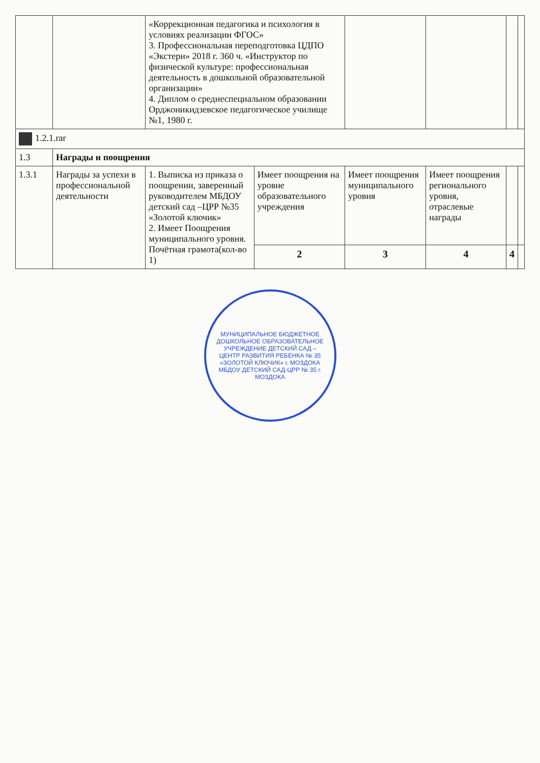| | | «Коррекционная педагогика и психология в условиях реализации ФГОС» 3. Профессиональная переподготовка ЦДПО «Экстерн» 2018 г. 360 ч. «Инструктор по физической культуре: профессиональная деятельность в дошкольной образовательной организации» 4. Диплом о среднеспециальном образовании Орджоникидзевское педагогическое училище №1, 1980 г. | | | | | |
| 1.2.1.rar | | | | | | | |
| 1.3 | Награды и поощрения | | | | | | |
| 1.3.1 | Награды за успехи в профессиональной деятельности | 1. Выписка из приказа о поощрении, заверенный руководителем МБДОУ детский сад –ЦРР №35 «Золотой ключик» 2. Имеет Поощрения муниципального уровня. Почётная грамота(кол-во 1) | Имеет поощрения на уровне образовательного учреждения | Имеет поощрения муниципального уровня | Имеет поощрения регионального уровня, отраслевые награды | | |
| | | | 2 | 3 | 4 | 4 | |
МУНИЦИПАЛЬНОЕ БЮДЖЕТНОЕ ДОШКОЛЬНОЕ ОБРАЗОВАТЕЛЬНОЕ УЧРЕЖДЕНИЕ ДЕТСКИЙ САД – ЦЕНТР РАЗВИТИЯ РЕБЕНКА № 35 «ЗОЛОТОЙ КЛЮЧИК» г. МОЗДОКА
МБДОУ ДЕТСКИЙ САД-ЦРР № 35 г. МОЗДОКА